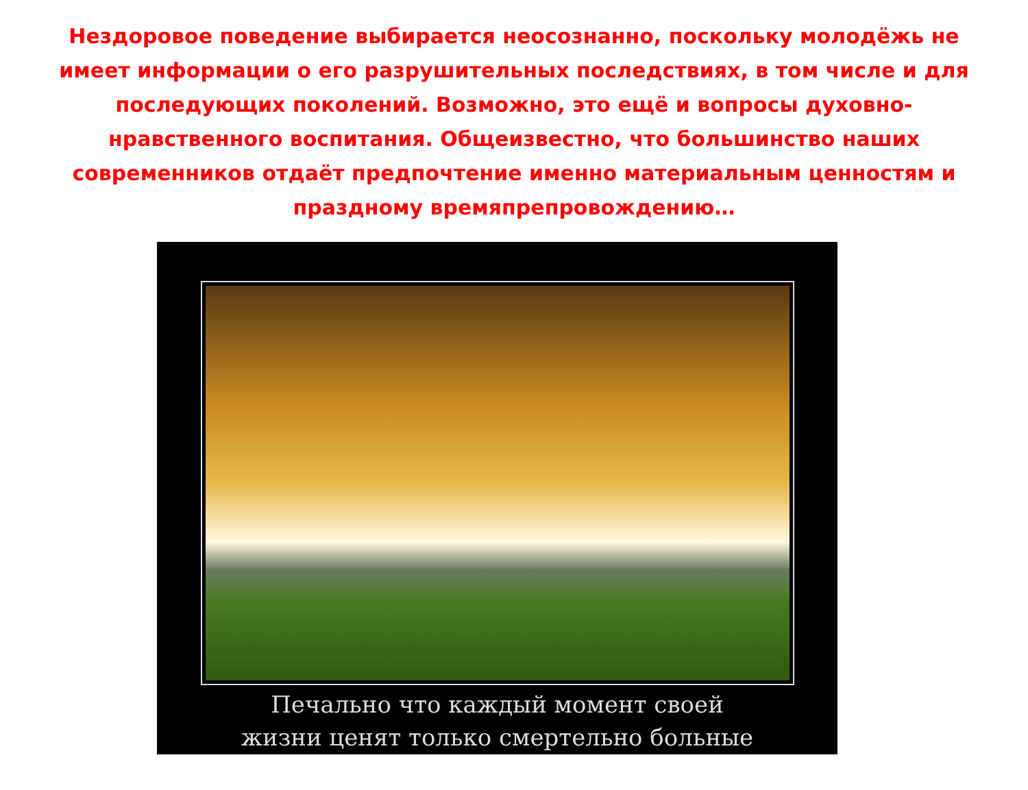Нездоровое поведение выбирается неосознанно, поскольку молодёжь не имеет информации о его разрушительных последствиях, в том числе и для последующих поколений. Возможно, это ещё и вопросы духовно-нравственного воспитания. Общеизвестно, что большинство наших современников отдаёт предпочтение именно материальным ценностям и праздному времяпрепровождению…
Печально что каждый момент своей
жизни ценят только смертельно больные